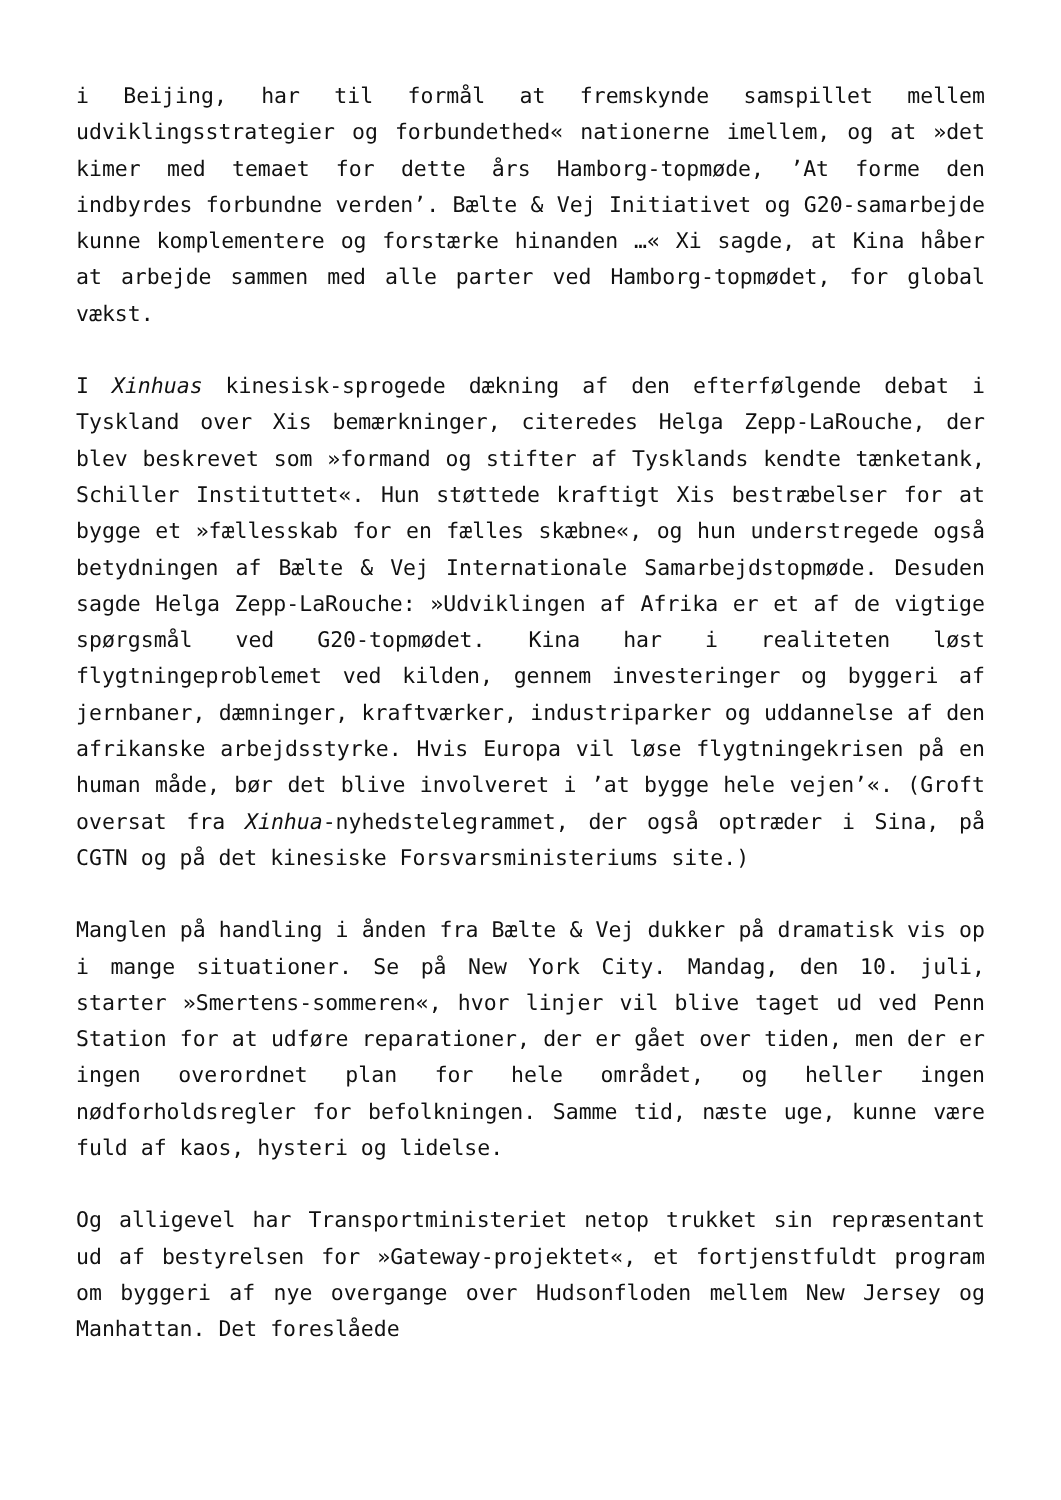i Beijing, har til formål at fremskynde samspillet mellem udviklingsstrategier og forbundethed« nationerne imellem, og at »det kimer med temaet for dette års Hamborg-topmøde, ’At forme den indbyrdes forbundne verden’. Bælte & Vej Initiativet og G20-samarbejde kunne komplementere og forstærke hinanden …« Xi sagde, at Kina håber at arbejde sammen med alle parter ved Hamborg-topmødet, for global vækst.
I Xinhuas kinesisk-sprogede dækning af den efterfølgende debat i Tyskland over Xis bemærkninger, citeredes Helga Zepp-LaRouche, der blev beskrevet som »formand og stifter af Tysklands kendte tænketank, Schiller Instituttet«. Hun støttede kraftigt Xis bestræbelser for at bygge et »fællesskab for en fælles skæbne«, og hun understregede også betydningen af Bælte & Vej Internationale Samarbejdstopmøde. Desuden sagde Helga Zepp-LaRouche: »Udviklingen af Afrika er et af de vigtige spørgsmål ved G20-topmødet. Kina har i realiteten løst flygtningeproblemet ved kilden, gennem investeringer og byggeri af jernbaner, dæmninger, kraftværker, industriparker og uddannelse af den afrikanske arbejdsstyrke. Hvis Europa vil løse flygtningekrisen på en human måde, bør det blive involveret i ’at bygge hele vejen’«. (Groft oversat fra Xinhua-nyhedstelegrammet, der også optræder i Sina, på CGTN og på det kinesiske Forsvarsministeriums site.)
Manglen på handling i ånden fra Bælte & Vej dukker på dramatisk vis op i mange situationer. Se på New York City. Mandag, den 10. juli, starter »Smertens-sommeren«, hvor linjer vil blive taget ud ved Penn Station for at udføre reparationer, der er gået over tiden, men der er ingen overordnet plan for hele området, og heller ingen nødforholdsregler for befolkningen. Samme tid, næste uge, kunne være fuld af kaos, hysteri og lidelse.
Og alligevel har Transportministeriet netop trukket sin repræsentant ud af bestyrelsen for »Gateway-projektet«, et fortjenstfuldt program om byggeri af nye overgange over Hudsonfloden mellem New Jersey og Manhattan. Det foreslåede